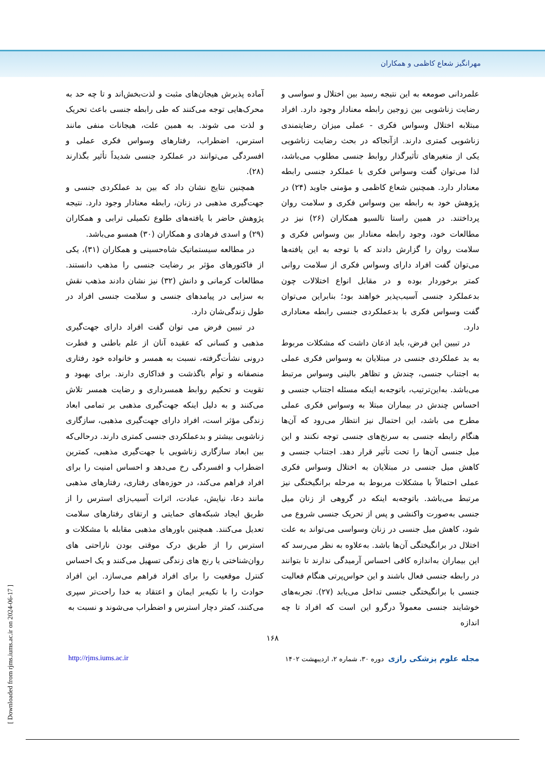مهرانگیز شعاع کاظمی و همکاران
علمردانی صومعه به این نتیجه رسید بین اختلال و سواسی و رضایت زناشویی بین زوجین رابطه معنادار وجود دارد. افراد مبتلابه اختلال وسواس فکری - عملی میزان رضایتمندی زناشویی کمتری دارند. ازآنجاکه در بحث رضایت زناشویی یکی از متغیرهای تأثیرگذار روابط جنسی مطلوب می‌باشد، لذا می‌توان گفت وسواس فکری با عملکرد جنسی رابطه معنادار دارد. همچنین شعاع کاظمی و مؤمنی جاوید (۲۴) در پژوهش خود به رابطه بین وسواس فکری و سلامت روان پرداختند. در همین راستا تالسیو همکاران (۲۶) نیز در مطالعات خود، وجود رابطه معنادار بین وسواس فکری و سلامت روان را گزارش دادند که با توجه به این یافته‌ها می‌توان گفت افراد دارای وسواس فکری از سلامت روانی کمتر برخوردار بوده و در مقابل انواع اختلالات چون بدعملکرد جنسی آسیب‌پذیر خواهند بود؛ بنابراین می‌توان گفت وسواس فکری با بدعملکردی جنسی رابطه معناداری دارد.
در تبیین این فرض، باید اذعان داشت که مشکلات مربوط به بد عملکردی جنسی در مبتلایان به وسواس فکری عملی به اجتناب جنسی، چندش و تظاهر بالینی وسواس مرتبط می‌باشد. به‌این‌ترتیب، باتوجه‌به اینکه مسئله اجتناب جنسی و احساس چندش در بیماران مبتلا به وسواس فکری عملی مطرح می باشد، این احتمال نیز انتظار می‌رود که آن‌ها هنگام رابطه جنسی به سرنخ‌های جنسی توجه نکنند و این میل جنسی آن‌ها را تحت تأثیر قرار دهد. اجتناب جنسی و کاهش میل جنسی در مبتلایان به اختلال وسواس فکری عملی احتمالاً با مشکلات مربوط به مرحله برانگیختگی نیز مرتبط می‌باشد. باتوجه‌به اینکه در گروهی از زنان میل جنسی به‌صورت واکنشی و پس از تحریک جنسی شروع می شود، کاهش میل جنسی در زنان وسواسی می‌تواند به علت اختلال در برانگیختگی آن‌ها باشد. به‌علاوه به نظر می‌رسد که این بیماران به‌اندازه کافی احساس آرمیدگی ندارند تا بتوانند در رابطه جنسی فعال باشند و این حواس‌پرتی هنگام فعالیت جنسی با برانگیختگی جنسی تداخل می‌یابد (۲۷). تجربه‌های خوشایند جنسی معمولاً درگرو این است که افراد تا چه اندازه
آماده پذیرش هیجان‌های مثبت و لذت‌بخش‌اند و تا چه حد به محرک‌هایی توجه می‌کنند که طی رابطه جنسی باعث تحریک و لذت می شوند. به همین علت، هیجانات منفی مانند استرس، اضطراب، رفتارهای وسواس فکری عملی و افسردگی می‌توانند در عملکرد جنسی شدیداً تأثیر بگذارند (۲۸).
همچنین نتایج نشان داد که بین بد عملکردی جنسی و جهت‌گیری مذهبی در زنان، رابطه معنادار وجود دارد. نتیجه پژوهش حاضر با یافته‌های طلوع تکمیلی ترابی و همکاران (۲۹) و اسدی فرهادی و همکاران (۳۰) همسو می‌باشد.
در مطالعه سیستماتیک شاه‌حسینی و همکاران (۳۱)، یکی از فاکتورهای مؤثر بر رضایت جنسی را مذهب دانستند. مطالعات کرمانی و دانش (۳۲) نیز نشان دادند مذهب نقش به سزایی در پیامدهای جنسی و سلامت جنسی افراد در طول زندگی‌شان دارد.
در تبیین فرض می توان گفت افراد دارای جهت‌گیری مذهبی و کسانی که عقیده آنان از علم باطنی و فطرت درونی نشأت‌گرفته، نسبت به همسر و خانواده خود رفتاری منصفانه و توأم باگذشت و فداکاری دارند. برای بهبود و تقویت و تحکیم روابط همسرداری و رضایت همسر تلاش می‌کنند و به دلیل اینکه جهت‌گیری مذهبی بر تمامی ابعاد زندگی مؤثر است، افراد دارای جهت‌گیری مذهبی، سازگاری زناشویی بیشتر و بدعملکردی جنسی کمتری دارند. درحالی‌که بین ابعاد سازگاری زناشویی با جهت‌گیری مذهبی، کمترین اضطراب و افسردگی رخ می‌دهد و احساس امنیت را برای افراد فراهم می‌کند، در حوزه‌های رفتاری، رفتارهای مذهبی مانند دعا، نیایش، عبادت، اثرات آسیب‌زای استرس را از طریق ایجاد شبکه‌های حمایتی و ارتقای رفتارهای سلامت تعدیل می‌کنند. همچنین باورهای مذهبی مقابله با مشکلات و استرس را از طریق درک موقتی بودن ناراحتی های روان‌شناختی یا رنج های زندگی تسهیل می‌کنند و یک احساس کنترل موقعیت را برای افراد فراهم می‌سازد. این افراد حوادث را با تکیه‌بر ایمان و اعتقاد به خدا راحت‌تر سپری می‌کنند، کمتر دچار استرس و اضطراب می‌شوند و نسبت به
۱۶۸
مجله علوم پزشکی رازی دوره ۳۰، شماره ۲، اردیبهشت ۱۴۰۲ http://rjms.iums.ac.ir
[ Downloaded from rjms.iums.ac.ir on 2024-06-17 ]